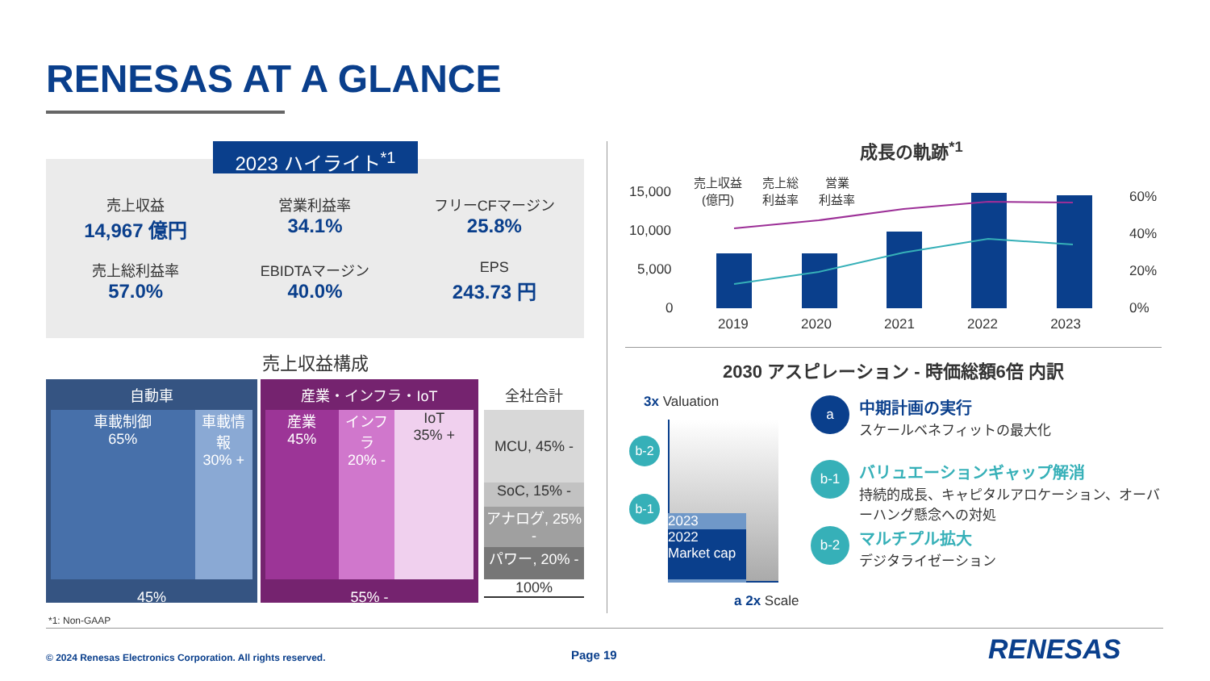RENESAS AT A GLANCE
2023 ハイライト<sup>*1</sup>
売上収益
14,967 億円
営業利益率
34.1%
フリーCFマージン
25.8%
売上総利益率
57.0%
EBIDTAマージン
40.0%
EPS
243.73 円
売上収益構成
自動車
車載制御
65%
車載情報
30% +
45%
産業・インフラ・IoT
産業
45%
インフラ
20% -
IoT
35% +
55% -
全社合計
MCU, 45% -
SoC, 15% -
アナログ, 25% -
パワー, 20% -
100%
*1: Non-GAAP
成長の軌跡<sup>*1</sup>
15,000
10,000
5,000
0
60%
40%
20%
0%
売上収益
(億円) 売上総
利益率 営業
利益率
2019 2020 2021 2022 2023
2030 アスピレーション - 時価総額6倍 内訳
3x Valuation
2023
2022
Market cap
a 2x Scale
b-2
b-1
a
中期計画の実行
スケールベネフィットの最大化
b-1
バリュエーションギャップ解消
持続的成長、キャピタルアロケーション、オーバーハング懸念への対処
b-2
マルチプル拡大
デジタライゼーション
© 2024 Renesas Electronics Corporation. All rights reserved.
Page 19 RENESAS